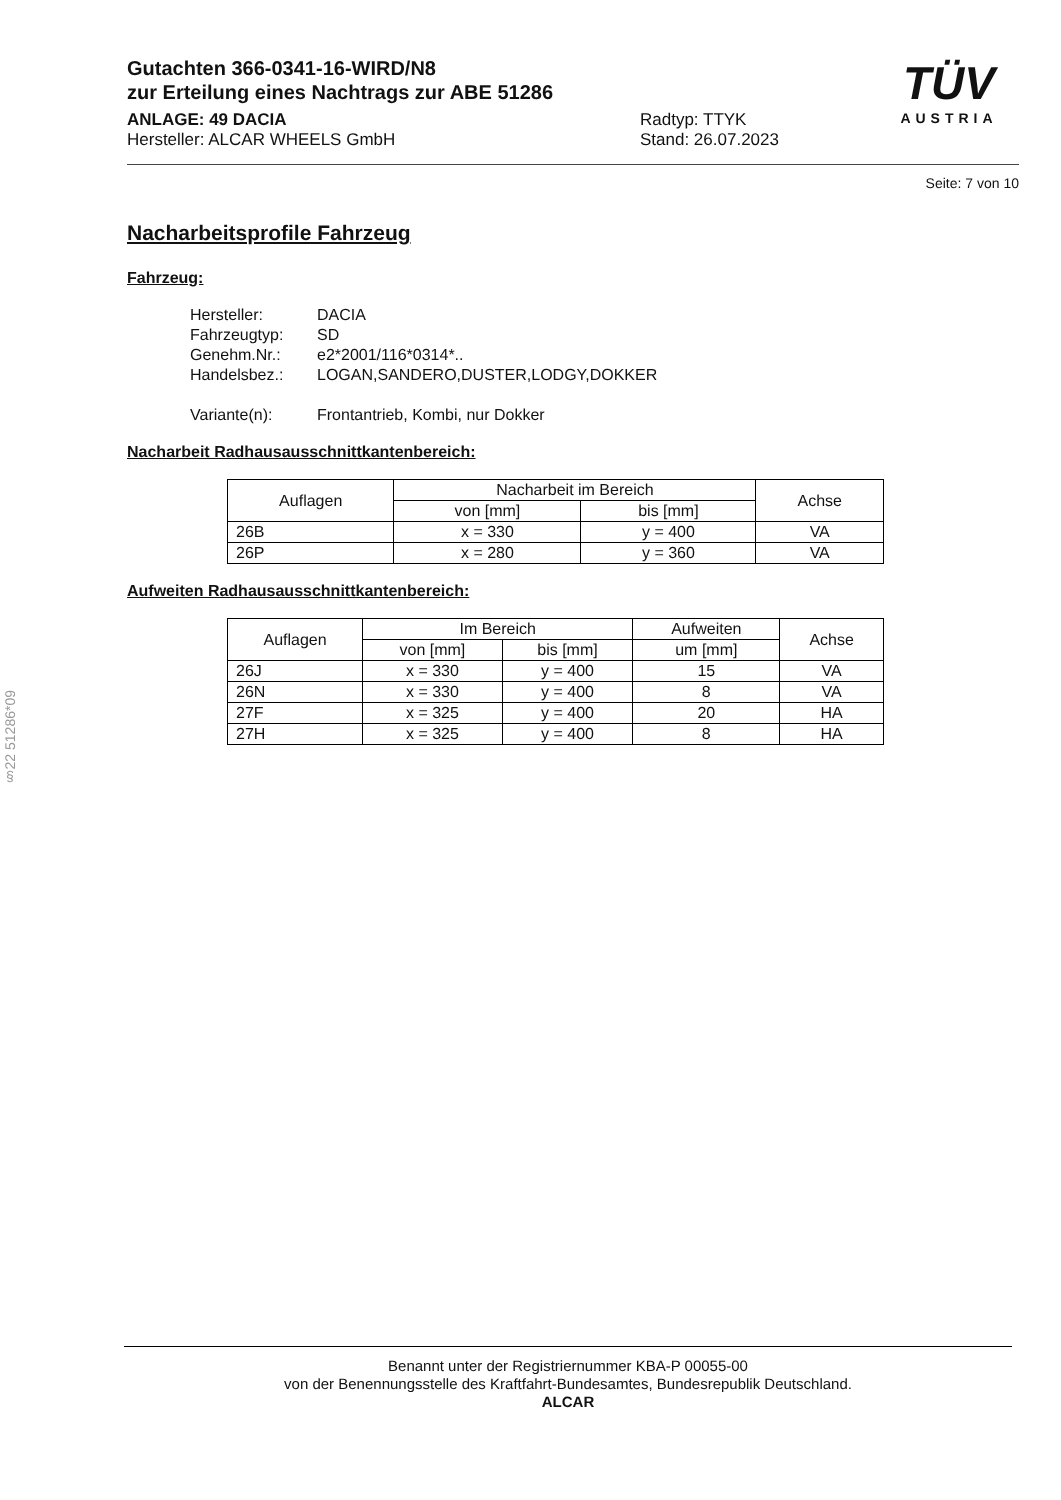Gutachten 366-0341-16-WIRD/N8
zur Erteilung eines Nachtrags zur ABE 51286
ANLAGE: 49 DACIA
Hersteller: ALCAR WHEELS GmbH
Radtyp: TTYK
Stand: 26.07.2023
TÜV
AUSTRIA
Seite: 7 von 10
Nacharbeitsprofile Fahrzeug
Fahrzeug:
Hersteller: DACIA
Fahrzeugtyp: SD
Genehm.Nr.: e2*2001/116*0314*..
Handelsbez.: LOGAN,SANDERO,DUSTER,LODGY,DOKKER
Variante(n): Frontantrieb, Kombi, nur Dokker
Nacharbeit Radhausausschnittkantenbereich:
| Auflagen | Nacharbeit im Bereich | | Achse |
| --- | --- | --- | --- |
| | von [mm] | bis [mm] | |
| 26B | x = 330 | y = 400 | VA |
| 26P | x = 280 | y = 360 | VA |
Aufweiten Radhausausschnittkantenbereich:
| Auflagen | Im Bereich | | Aufweiten | Achse |
| --- | --- | --- | --- | --- |
| | von [mm] | bis [mm] | um [mm] | |
| 26J | x = 330 | y = 400 | 15 | VA |
| 26N | x = 330 | y = 400 | 8 | VA |
| 27F | x = 325 | y = 400 | 20 | HA |
| 27H | x = 325 | y = 400 | 8 | HA |
§22 51286*09
Benannt unter der Registriernummer KBA-P 00055-00
von der Benennungsstelle des Kraftfahrt-Bundesamtes, Bundesrepublik Deutschland.
ALCAR